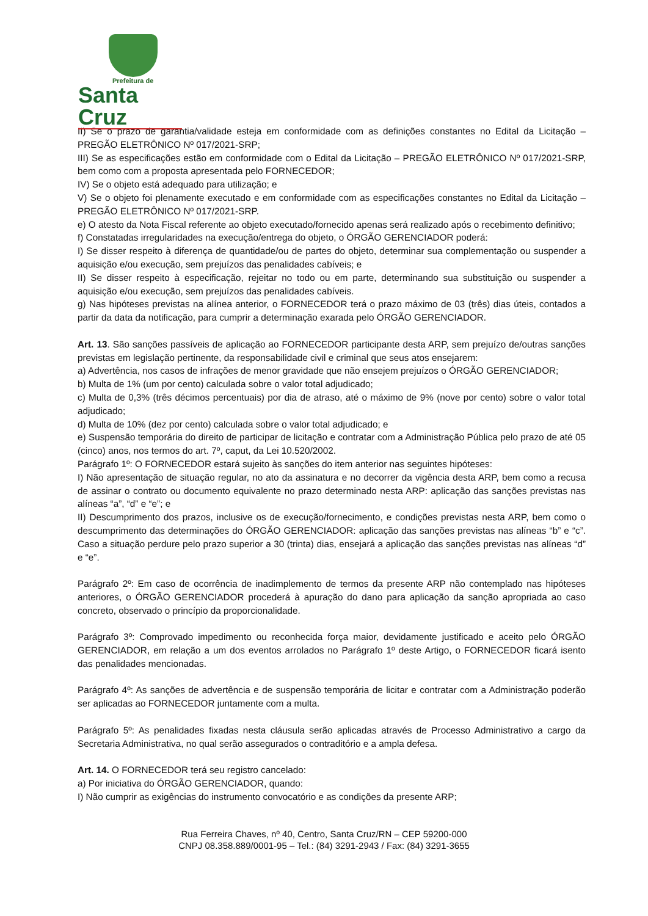Prefeitura de
Santa Cruz
II) Se o prazo de garantia/validade esteja em conformidade com as definições constantes no Edital da Licitação – PREGÃO ELETRÔNICO Nº 017/2021-SRP;
III) Se as especificações estão em conformidade com o Edital da Licitação – PREGÃO ELETRÔNICO Nº 017/2021-SRP, bem como com a proposta apresentada pelo FORNECEDOR;
IV) Se o objeto está adequado para utilização; e
V) Se o objeto foi plenamente executado e em conformidade com as especificações constantes no Edital da Licitação – PREGÃO ELETRÔNICO Nº 017/2021-SRP.
e) O atesto da Nota Fiscal referente ao objeto executado/fornecido apenas será realizado após o recebimento definitivo;
f) Constatadas irregularidades na execução/entrega do objeto, o ÓRGÃO GERENCIADOR poderá:
I) Se disser respeito à diferença de quantidade/ou de partes do objeto, determinar sua complementação ou suspender a aquisição e/ou execução, sem prejuízos das penalidades cabíveis; e
II) Se disser respeito à especificação, rejeitar no todo ou em parte, determinando sua substituição ou suspender a aquisição e/ou execução, sem prejuízos das penalidades cabíveis.
g) Nas hipóteses previstas na alínea anterior, o FORNECEDOR terá o prazo máximo de 03 (três) dias úteis, contados a partir da data da notificação, para cumprir a determinação exarada pelo ÓRGÃO GERENCIADOR.
Art. 13. São sanções passíveis de aplicação ao FORNECEDOR participante desta ARP, sem prejuízo de/outras sanções previstas em legislação pertinente, da responsabilidade civil e criminal que seus atos ensejarem:
a) Advertência, nos casos de infrações de menor gravidade que não ensejem prejuízos o ÓRGÃO GERENCIADOR;
b) Multa de 1% (um por cento) calculada sobre o valor total adjudicado;
c) Multa de 0,3% (três décimos percentuais) por dia de atraso, até o máximo de 9% (nove por cento) sobre o valor total adjudicado;
d) Multa de 10% (dez por cento) calculada sobre o valor total adjudicado; e
e) Suspensão temporária do direito de participar de licitação e contratar com a Administração Pública pelo prazo de até 05 (cinco) anos, nos termos do art. 7º, caput, da Lei 10.520/2002.
Parágrafo 1º: O FORNECEDOR estará sujeito às sanções do item anterior nas seguintes hipóteses:
I) Não apresentação de situação regular, no ato da assinatura e no decorrer da vigência desta ARP, bem como a recusa de assinar o contrato ou documento equivalente no prazo determinado nesta ARP: aplicação das sanções previstas nas alíneas “a”, “d” e “e”; e
II) Descumprimento dos prazos, inclusive os de execução/fornecimento, e condições previstas nesta ARP, bem como o descumprimento das determinações do ÓRGÃO GERENCIADOR: aplicação das sanções previstas nas alíneas “b” e “c”. Caso a situação perdure pelo prazo superior a 30 (trinta) dias, ensejará a aplicação das sanções previstas nas alíneas “d” e “e”.
Parágrafo 2º: Em caso de ocorrência de inadimplemento de termos da presente ARP não contemplado nas hipóteses anteriores, o ÓRGÃO GERENCIADOR procederá à apuração do dano para aplicação da sanção apropriada ao caso concreto, observado o princípio da proporcionalidade.
Parágrafo 3º: Comprovado impedimento ou reconhecida força maior, devidamente justificado e aceito pelo ÓRGÃO GERENCIADOR, em relação a um dos eventos arrolados no Parágrafo 1º deste Artigo, o FORNECEDOR ficará isento das penalidades mencionadas.
Parágrafo 4º: As sanções de advertência e de suspensão temporária de licitar e contratar com a Administração poderão ser aplicadas ao FORNECEDOR juntamente com a multa.
Parágrafo 5º: As penalidades fixadas nesta cláusula serão aplicadas através de Processo Administrativo a cargo da Secretaria Administrativa, no qual serão assegurados o contraditório e a ampla defesa.
Art. 14. O FORNECEDOR terá seu registro cancelado:
a) Por iniciativa do ÓRGÃO GERENCIADOR, quando:
I) Não cumprir as exigências do instrumento convocatório e as condições da presente ARP;
Rua Ferreira Chaves, nº 40, Centro, Santa Cruz/RN – CEP 59200-000
CNPJ 08.358.889/0001-95 – Tel.: (84) 3291-2943 / Fax: (84) 3291-3655